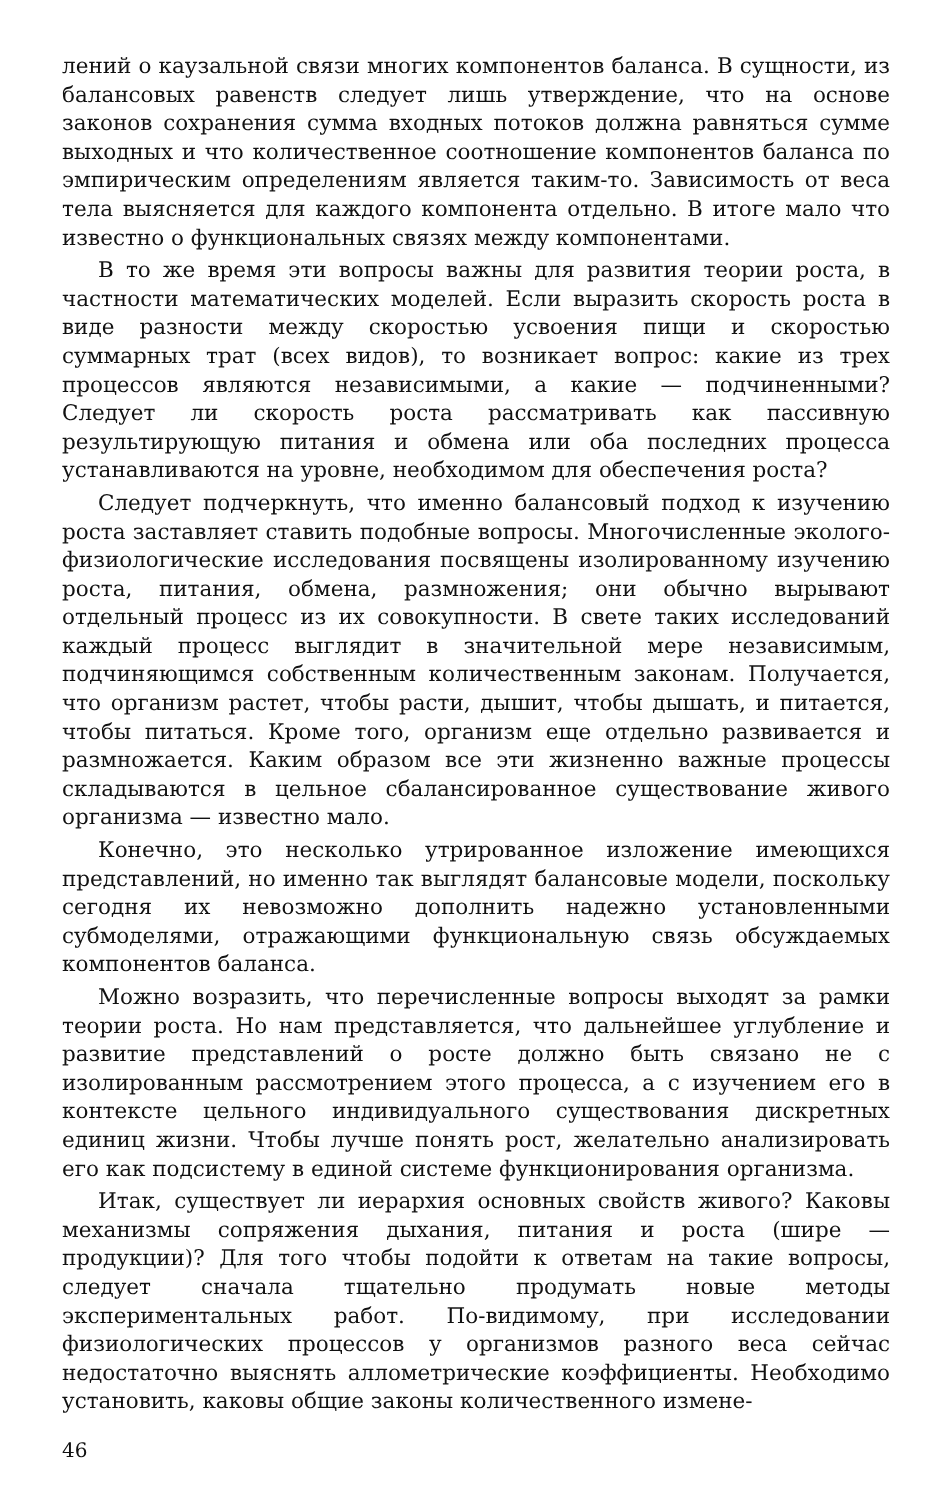лений о каузальной связи многих компонентов баланса. В сущности, из балансовых равенств следует лишь утверждение, что на основе законов сохранения сумма входных потоков должна равняться сумме выходных и что количественное соотношение компонентов баланса по эмпирическим определениям является таким-то. Зависимость от веса тела выясняется для каждого компонента отдельно. В итоге мало что известно о функциональных связях между компонентами.
В то же время эти вопросы важны для развития теории роста, в частности математических моделей. Если выразить скорость роста в виде разности между скоростью усвоения пищи и скоростью суммарных трат (всех видов), то возникает вопрос: какие из трех процессов являются независимыми, а какие — подчиненными? Следует ли скорость роста рассматривать как пассивную результирующую питания и обмена или оба последних процесса устанавливаются на уровне, необходимом для обеспечения роста?
Следует подчеркнуть, что именно балансовый подход к изучению роста заставляет ставить подобные вопросы. Многочисленные эколого-физиологические исследования посвящены изолированному изучению роста, питания, обмена, размножения; они обычно вырывают отдельный процесс из их совокупности. В свете таких исследований каждый процесс выглядит в значительной мере независимым, подчиняющимся собственным количественным законам. Получается, что организм растет, чтобы расти, дышит, чтобы дышать, и питается, чтобы питаться. Кроме того, организм еще отдельно развивается и размножается. Каким образом все эти жизненно важные процессы складываются в цельное сбалансированное существование живого организма — известно мало.
Конечно, это несколько утрированное изложение имеющихся представлений, но именно так выглядят балансовые модели, поскольку сегодня их невозможно дополнить надежно установленными субмоделями, отражающими функциональную связь обсуждаемых компонентов баланса.
Можно возразить, что перечисленные вопросы выходят за рамки теории роста. Но нам представляется, что дальнейшее углубление и развитие представлений о росте должно быть связано не с изолированным рассмотрением этого процесса, а с изучением его в контексте цельного индивидуального существования дискретных единиц жизни. Чтобы лучше понять рост, желательно анализировать его как подсистему в единой системе функционирования организма.
Итак, существует ли иерархия основных свойств живого? Каковы механизмы сопряжения дыхания, питания и роста (шире — продукции)? Для того чтобы подойти к ответам на такие вопросы, следует сначала тщательно продумать новые методы экспериментальных работ. По-видимому, при исследовании физиологических процессов у организмов разного веса сейчас недостаточно выяснять аллометрические коэффициенты. Необходимо установить, каковы общие законы количественного измене-
46